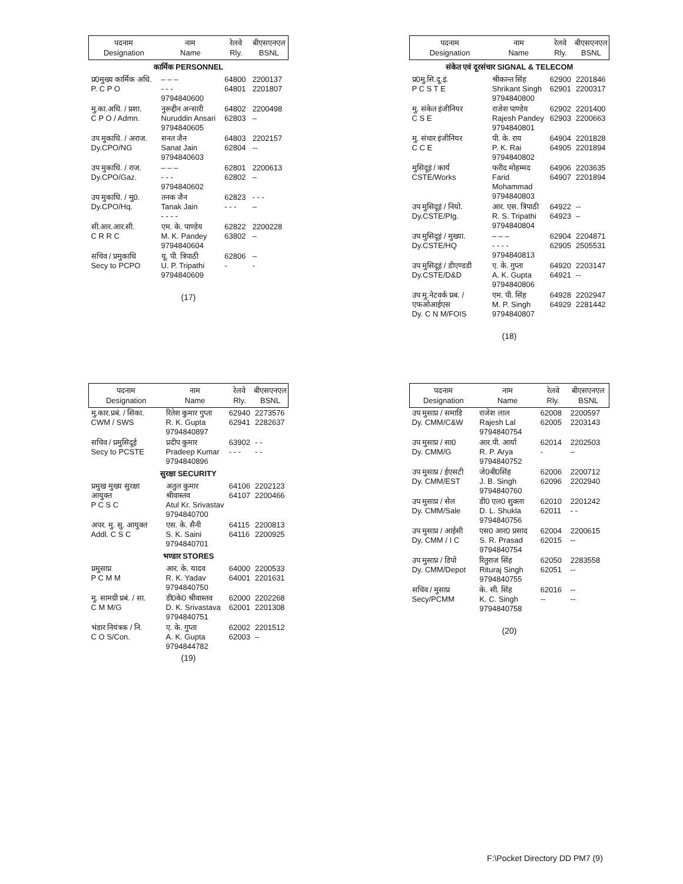| पदनाम Designation | नाम Name | रेलवे Rly. | बीएसएनएल BSNL |
| --- | --- | --- | --- |
| कार्मिक PERSONNEL | | | |
| प्र0मुख्य कार्मिक अधि. P. C P O | – – – - - - 9794840600 | 64800 64801 | 2200137 2201807 |
| मु.का.अधि. / प्रशा. C P O / Admn. | नुरूद्दीन अन्सारी Nuruddin Ansari 9794840605 | 64802 62803 | 2200498 – |
| उप मुकाधि. / अराज. Dy.CPO/NG | सनत जैन Sanat Jain 9794840603 | 64803 62804 | 2202157 -- |
| उप मुकाधि. / राज. Dy.CPO/Gaz. | – – – - - - 9794840602 | 62801 62802 | 2200613 – |
| उप मुकाधि. / मु0. Dy.CPO/Hq. | तनक जैन Tanak Jain - - - - | 62823 - - - | - - - – |
| सी.आर.आर.सी. C R R C | एम. के. पाण्डेय M. K. Pandey 9794840604 | 62822 63802 | 2200228 – |
| सचिव / प्रमुकाधि Secy to PCPO | यू. पी. त्रिपाठी U. P. Tripathi 9794840609 | 62806 - | – - |
(17)
| पदनाम Designation | नाम Name | रेलवे Rly. | बीएसएनएल BSNL |
| --- | --- | --- | --- |
| संकेत एवं दूरसंचार SIGNAL & TELECOM | | | |
| प्र0मु.सि.दू.इं. P C S T E | श्रीकान्त सिंह Shrikant Singh 9794840800 | 62900 62901 | 2201846 2200317 |
| मु. संकेत इंजीनियर C S E | राजेश पाण्डेय Rajesh Pandey 9794840801 | 62902 62903 | 2201400 2200663 |
| मु. संचार इंजीनियर C C E | पी. के. राय P. K. Rai 9794840802 | 64904 64905 | 2201828 2201894 |
| मुसिदूइं / कार्य CSTE/Works | फरीद मोहम्मद Farid Mohammad 9794840803 | 64906 64907 | 2203635 2201894 |
| उप मुसिदूइं / नियो. Dy.CSTE/Plg. | आर. एस. त्रिपाठी R. S. Tripathi 9794840804 | 64922 64923 | -- – |
| उप मुसिदूइं / मुख्या. Dy.CSTE/HQ | – – – - - - - 9794840813 | 62904 62905 | 2204871 2505531 |
| उप मुसिदूइं / डीएण्डडी Dy.CSTE/D&D | ए. के. गुप्ता A. K. Gupta 9794840806 | 64920 64921 | 2203147 -- |
| उप मु.नेटवर्क प्रब. / एफओआईएस Dy. C N M/FOIS | एम. पी. सिंह M. P. Singh 9794840807 | 64928 64929 | 2202947 2281442 |
(18)
| पदनाम Designation | नाम Name | रेलवे Rly. | बीएसएनएल BSNL |
| --- | --- | --- | --- |
| मु.कार.प्रबं. / सिका. CWM / SWS | रितेश कुमार गुप्ता R. K. Gupta 9794840897 | 62940 62941 | 2273576 2282637 |
| सचिव / प्रमुसिदूई Secy to PCSTE | प्रदीप कुमार Pradeep Kumar 9794840896 | 63902 - - - | - - - - |
| सुरक्षा SECURITY | | | |
| प्रमुख मुख्य सुरक्षा आयुक्त P C S C | अतुल कुमार श्रीवास्तव Atul Kr. Srivastav 9794840700 | 64106 64107 | 2202123 2200466 |
| अपर. मु. सु. आयुक्त Addl. C S C | एस. के. सैनी S. K. Saini 9794840701 | 64115 64116 | 2200813 2200925 |
| भण्डार STORES | | | |
| प्रमुसाप्र P C M M | आर. के. यादव R. K. Yadav 9794840750 | 64000 64001 | 2200533 2201631 |
| मु. सामग्री प्रबं. / सा. C M M/G | डी0के0 श्रीवास्तव D. K. Srivastava 9794840751 | 62000 62001 | 2202268 2201308 |
| भंडार नियंत्रक / नि. C O S/Con. | ए. के. गुप्ता A. K. Gupta 9794844782 | 62002 62003 | 2201512 – |
(19)
| पदनाम Designation | नाम Name | रेलवे Rly. | बीएसएनएल BSNL |
| --- | --- | --- | --- |
| उप मुसाप्र / समाडि Dy. CMM/C&W | राजेश लाल Rajesh Lal 9794840754 | 62008 62005 | 2200597 2203143 |
| उप मुसाप्र / सा0 Dy. CMM/G | आर.पी. आर्या R. P. Arya 9794840752 | 62014 - | 2202503 – |
| उप मुसाप्र / ईएसटी Dy. CMM/EST | जे0बी0सिंह J. B. Singh 9794840760 | 62006 62096 | 2200712 2202940 |
| उप मुसाप्र / सेल Dy. CMM/Sale | डी0 एल0 शुक्ला D. L. Shukla 9794840756 | 62010 62011 | 2201242 - - |
| उप मुसाप्र / आईसी Dy. CMM / I C | एस0 आर0 प्रसाद S. R. Prasad 9794840754 | 62004 62015 | 2200615 -- |
| उप मुसाप्र / डिपो Dy. CMM/Depot | रितुराज सिंह Rituraj Singh 9794840755 | 62050 62051 | 2283558 -- |
| सचिव / मुसाप्र Secy/PCMM | के. सी. सिंह K. C. Singh 9794840758 | 62016 -- | -- -- |
(20)
F:\Pocket Directory DD PM7 (9)